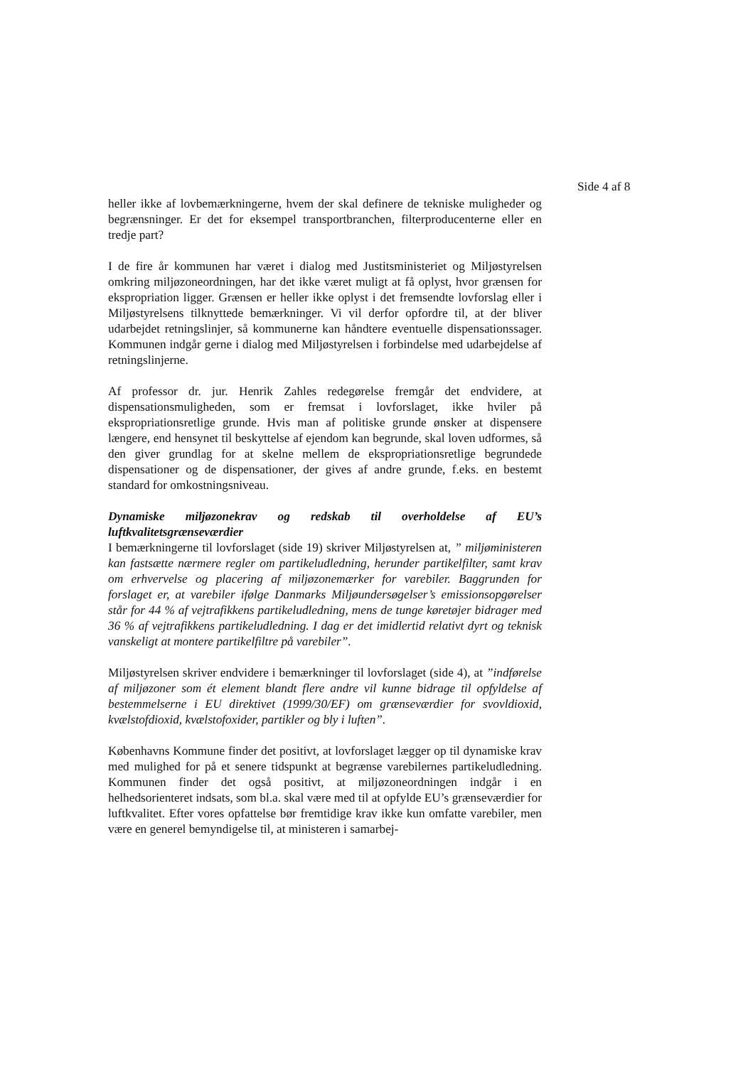Side 4 af 8
heller ikke af lovbemærkningerne, hvem der skal definere de tekniske muligheder og begrænsninger. Er det for eksempel transportbranchen, filterproducenterne eller en tredje part?
I de fire år kommunen har været i dialog med Justitsministeriet og Miljøstyrelsen omkring miljøzoneordningen, har det ikke været muligt at få oplyst, hvor grænsen for ekspropriation ligger. Grænsen er heller ikke oplyst i det fremsendte lovforslag eller i Miljøstyrelsens tilknyttede bemærkninger. Vi vil derfor opfordre til, at der bliver udarbejdet retningslinjer, så kommunerne kan håndtere eventuelle dispensationssager. Kommunen indgår gerne i dialog med Miljøstyrelsen i forbindelse med udarbejdelse af retningslinjerne.
Af professor dr. jur. Henrik Zahles redegørelse fremgår det endvidere, at dispensationsmuligheden, som er fremsat i lovforslaget, ikke hviler på ekspropriationsretlige grunde. Hvis man af politiske grunde ønsker at dispensere længere, end hensynet til beskyttelse af ejendom kan begrunde, skal loven udformes, så den giver grundlag for at skelne mellem de ekspropriationsretlige begrundede dispensationer og de dispensationer, der gives af andre grunde, f.eks. en bestemt standard for omkostningsniveau.
Dynamiske miljøzonekrav og redskab til overholdelse af EU’s luftkvalitetsgrænseværdier
I bemærkningerne til lovforslaget (side 19) skriver Miljøstyrelsen at, ” miljøministeren kan fastsætte nærmere regler om partikeludledning, herunder partikelfilter, samt krav om erhvervelse og placering af miljøzonemærker for varebiler. Baggrunden for forslaget er, at varebiler ifølge Danmarks Miljøundersøgelser’s emissionsopgørelser står for 44 % af vejtrafikkens partikeludledning, mens de tunge køretøjer bidrager med 36 % af vejtrafikkens partikeludledning. I dag er det imidlertid relativt dyrt og teknisk vanskeligt at montere partikelfiltre på varebiler”.
Miljøstyrelsen skriver endvidere i bemærkninger til lovforslaget (side 4), at ”indførelse af miljøzoner som ét element blandt flere andre vil kunne bidrage til opfyldelse af bestemmelserne i EU direktivet (1999/30/EF) om grænseværdier for svovldioxid, kvælstofdioxid, kvælstofoxider, partikler og bly i luften”.
Københavns Kommune finder det positivt, at lovforslaget lægger op til dynamiske krav med mulighed for på et senere tidspunkt at begrænse varebilernes partikeludledning. Kommunen finder det også positivt, at miljøzoneordningen indgår i en helhedsorienteret indsats, som bl.a. skal være med til at opfylde EU’s grænseværdier for luftkvalitet. Efter vores opfattelse bør fremtidige krav ikke kun omfatte varebiler, men være en generel bemyndigelse til, at ministeren i samarbej-